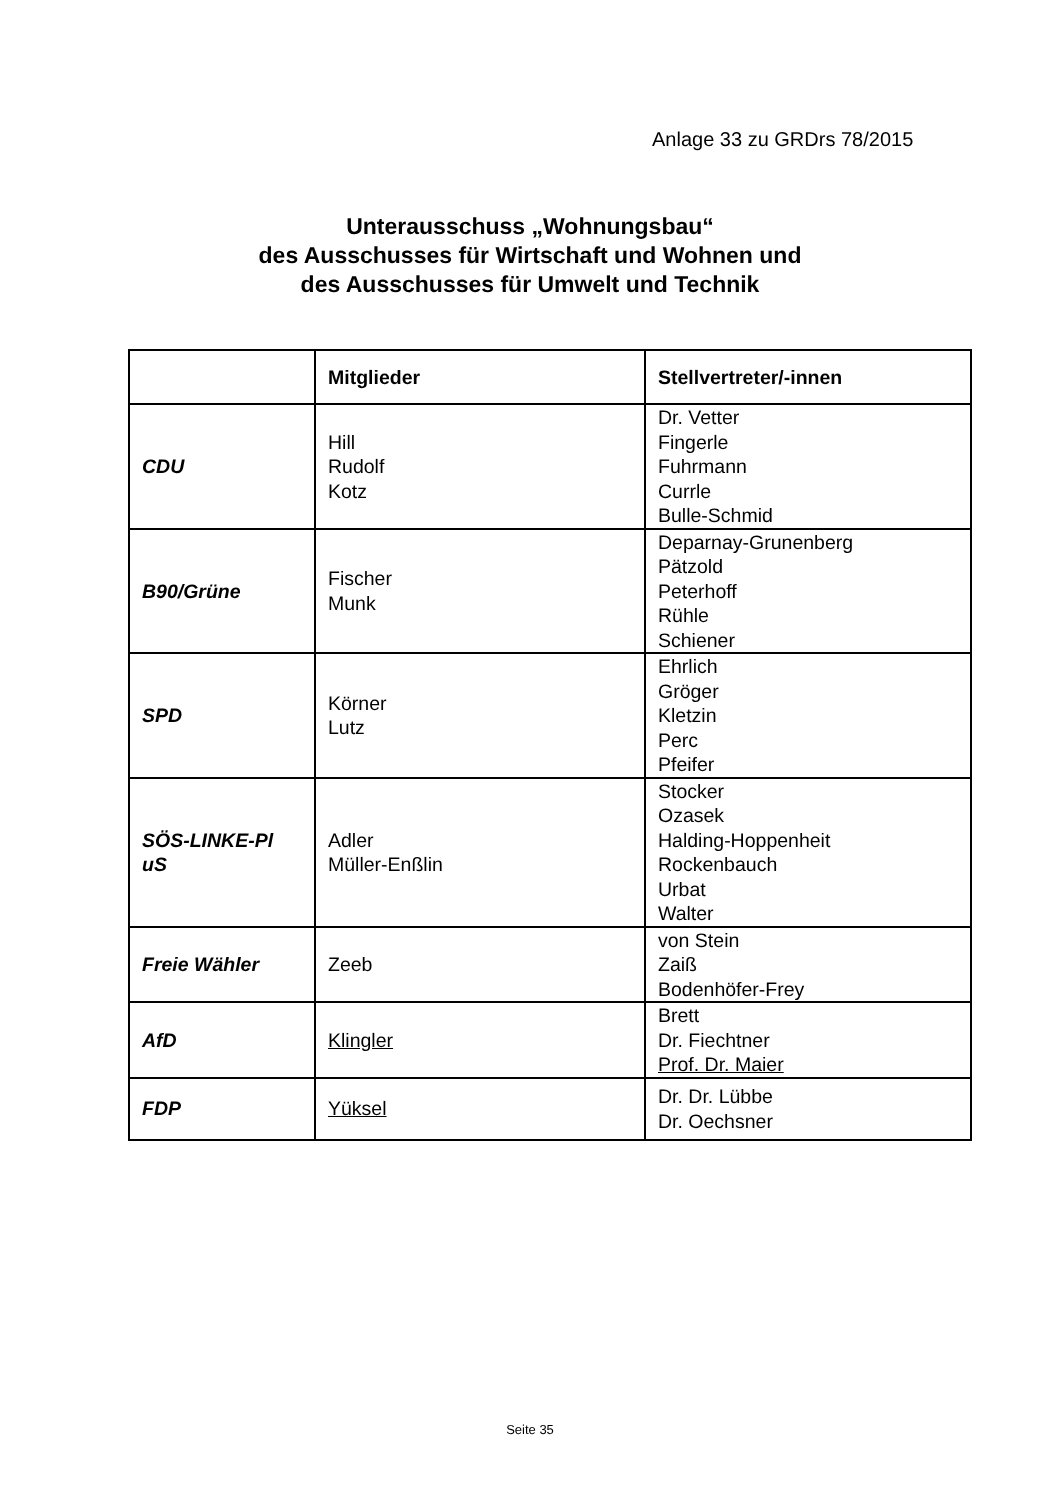Anlage 33 zu GRDrs 78/2015
Unterausschuss „Wohnungsbau“
des Ausschusses für Wirtschaft und Wohnen und
des Ausschusses für Umwelt und Technik
| | Mitglieder | Stellvertreter/-innen |
| --- | --- | --- |
| CDU | Hill Rudolf Kotz | Dr. Vetter Fingerle Fuhrmann Currle Bulle-Schmid |
| B90/Grüne | Fischer Munk | Deparnay-Grunenberg Pätzold Peterhoff Rühle Schiener |
| SPD | Körner Lutz | Ehrlich Gröger Kletzin Perc Pfeifer |
| SÖS-LINKE-Pl uS | Adler Müller-Enßlin | Stocker Ozasek Halding-Hoppenheit Rockenbauch Urbat Walter |
| Freie Wähler | Zeeb | von Stein Zaiß Bodenhöfer-Frey |
| AfD | Klingler | Brett Dr. Fiechtner Prof. Dr. Maier |
| FDP | Yüksel | Dr. Dr. Lübbe Dr. Oechsner |
Seite 35